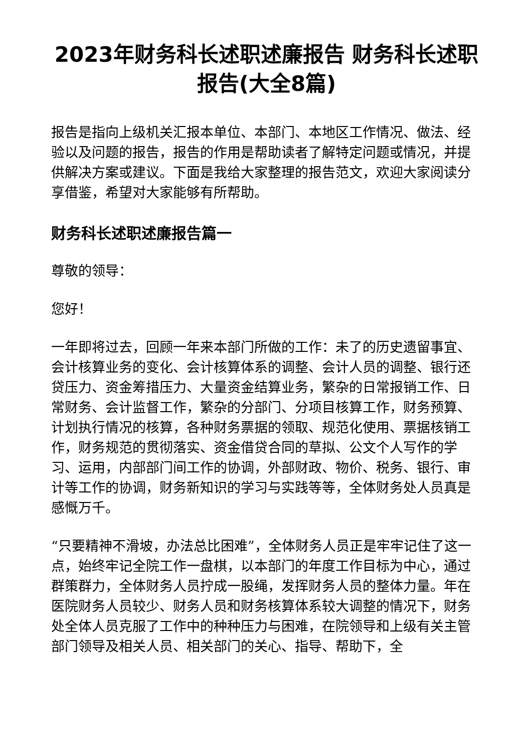2023年财务科长述职述廉报告 财务科长述职报告(大全8篇)
报告是指向上级机关汇报本单位、本部门、本地区工作情况、做法、经验以及问题的报告，报告的作用是帮助读者了解特定问题或情况，并提供解决方案或建议。下面是我给大家整理的报告范文，欢迎大家阅读分享借鉴，希望对大家能够有所帮助。
财务科长述职述廉报告篇一
尊敬的领导：
您好！
一年即将过去，回顾一年来本部门所做的工作：未了的历史遗留事宜、会计核算业务的变化、会计核算体系的调整、会计人员的调整、银行还贷压力、资金筹措压力、大量资金结算业务，繁杂的日常报销工作、日常财务、会计监督工作，繁杂的分部门、分项目核算工作，财务预算、计划执行情况的核算，各种财务票据的领取、规范化使用、票据核销工作，财务规范的贯彻落实、资金借贷合同的草拟、公文个人写作的学习、运用，内部部门间工作的协调，外部财政、物价、税务、银行、审计等工作的协调，财务新知识的学习与实践等等，全体财务处人员真是感慨万千。
“只要精神不滑坡，办法总比困难”，全体财务人员正是牢牢记住了这一点，始终牢记全院工作一盘棋，以本部门的年度工作目标为中心，通过群策群力，全体财务人员拧成一股绳，发挥财务人员的整体力量。年在医院财务人员较少、财务人员和财务核算体系较大调整的情况下，财务处全体人员克服了工作中的种种压力与困难，在院领导和上级有关主管部门领导及相关人员、相关部门的关心、指导、帮助下，全